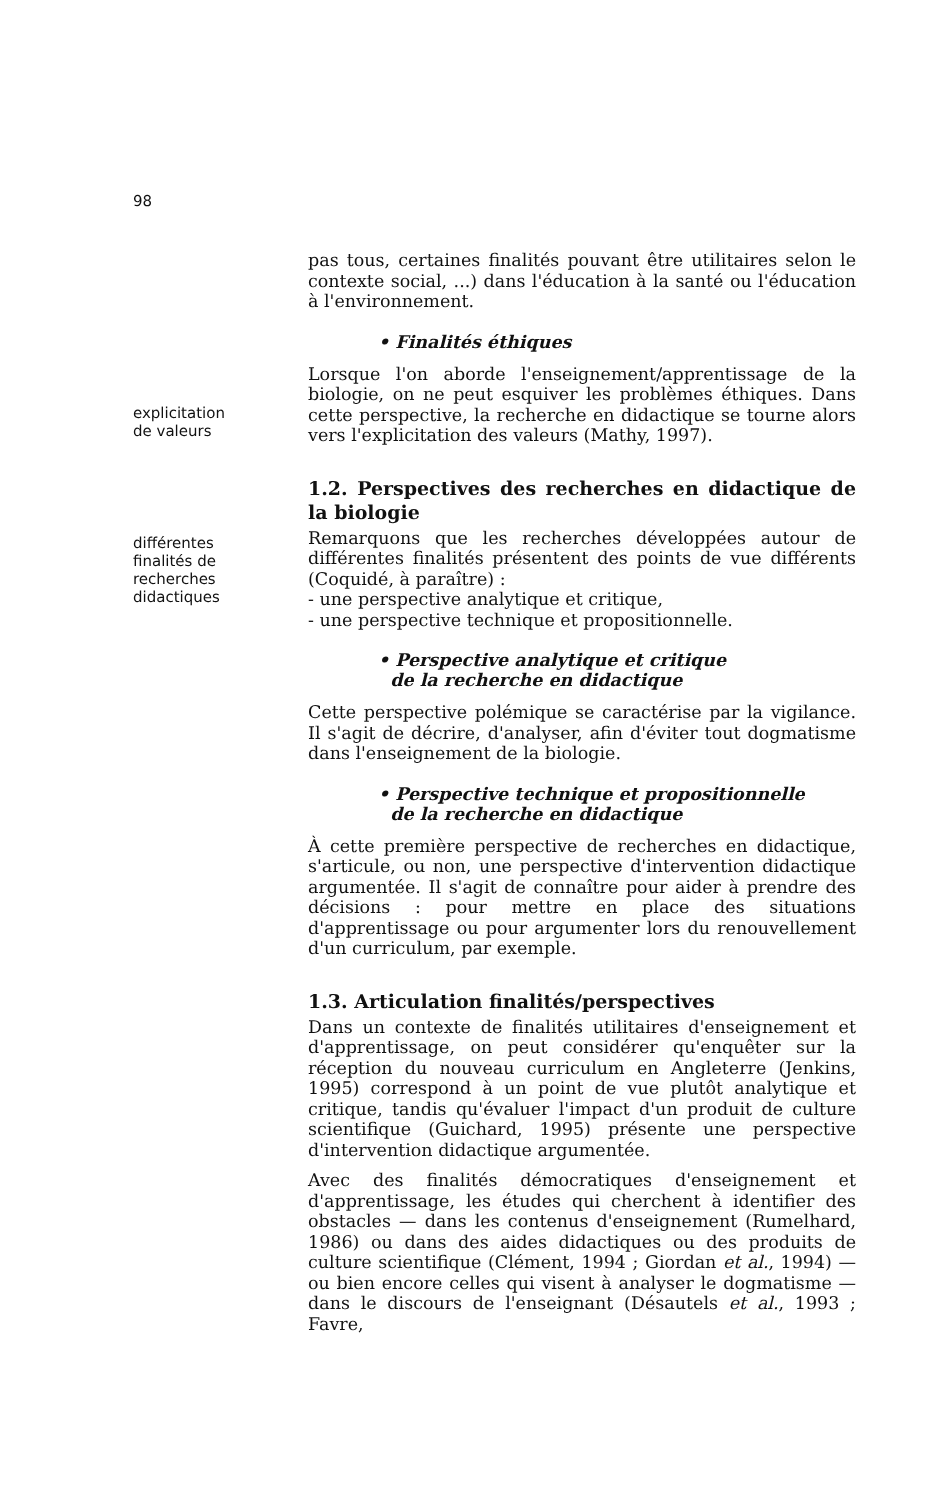98
pas tous, certaines finalités pouvant être utilitaires selon le contexte social, ...) dans l'éducation à la santé ou l'éducation à l'environnement.
• Finalités éthiques
explicitation
de valeurs
Lorsque l'on aborde l'enseignement/apprentissage de la biologie, on ne peut esquiver les problèmes éthiques. Dans cette perspective, la recherche en didactique se tourne alors vers l'explicitation des valeurs (Mathy, 1997).
1.2. Perspectives des recherches en didactique de la biologie
différentes
finalités de
recherches
didactiques
Remarquons que les recherches développées autour de différentes finalités présentent des points de vue différents (Coquidé, à paraître) :
- une perspective analytique et critique,
- une perspective technique et propositionnelle.
• Perspective analytique et critique
de la recherche en didactique
Cette perspective polémique se caractérise par la vigilance. Il s'agit de décrire, d'analyser, afin d'éviter tout dogmatisme dans l'enseignement de la biologie.
• Perspective technique et propositionnelle
de la recherche en didactique
À cette première perspective de recherches en didactique, s'articule, ou non, une perspective d'intervention didactique argumentée. Il s'agit de connaître pour aider à prendre des décisions : pour mettre en place des situations d'apprentissage ou pour argumenter lors du renouvellement d'un curriculum, par exemple.
1.3. Articulation finalités/perspectives
Dans un contexte de finalités utilitaires d'enseignement et d'apprentissage, on peut considérer qu'enquêter sur la réception du nouveau curriculum en Angleterre (Jenkins, 1995) correspond à un point de vue plutôt analytique et critique, tandis qu'évaluer l'impact d'un produit de culture scientifique (Guichard, 1995) présente une perspective d'intervention didactique argumentée.
Avec des finalités démocratiques d'enseignement et d'apprentissage, les études qui cherchent à identifier des obstacles — dans les contenus d'enseignement (Rumelhard, 1986) ou dans des aides didactiques ou des produits de culture scientifique (Clément, 1994 ; Giordan et al., 1994) — ou bien encore celles qui visent à analyser le dogmatisme — dans le discours de l'enseignant (Désautels et al., 1993 ; Favre,